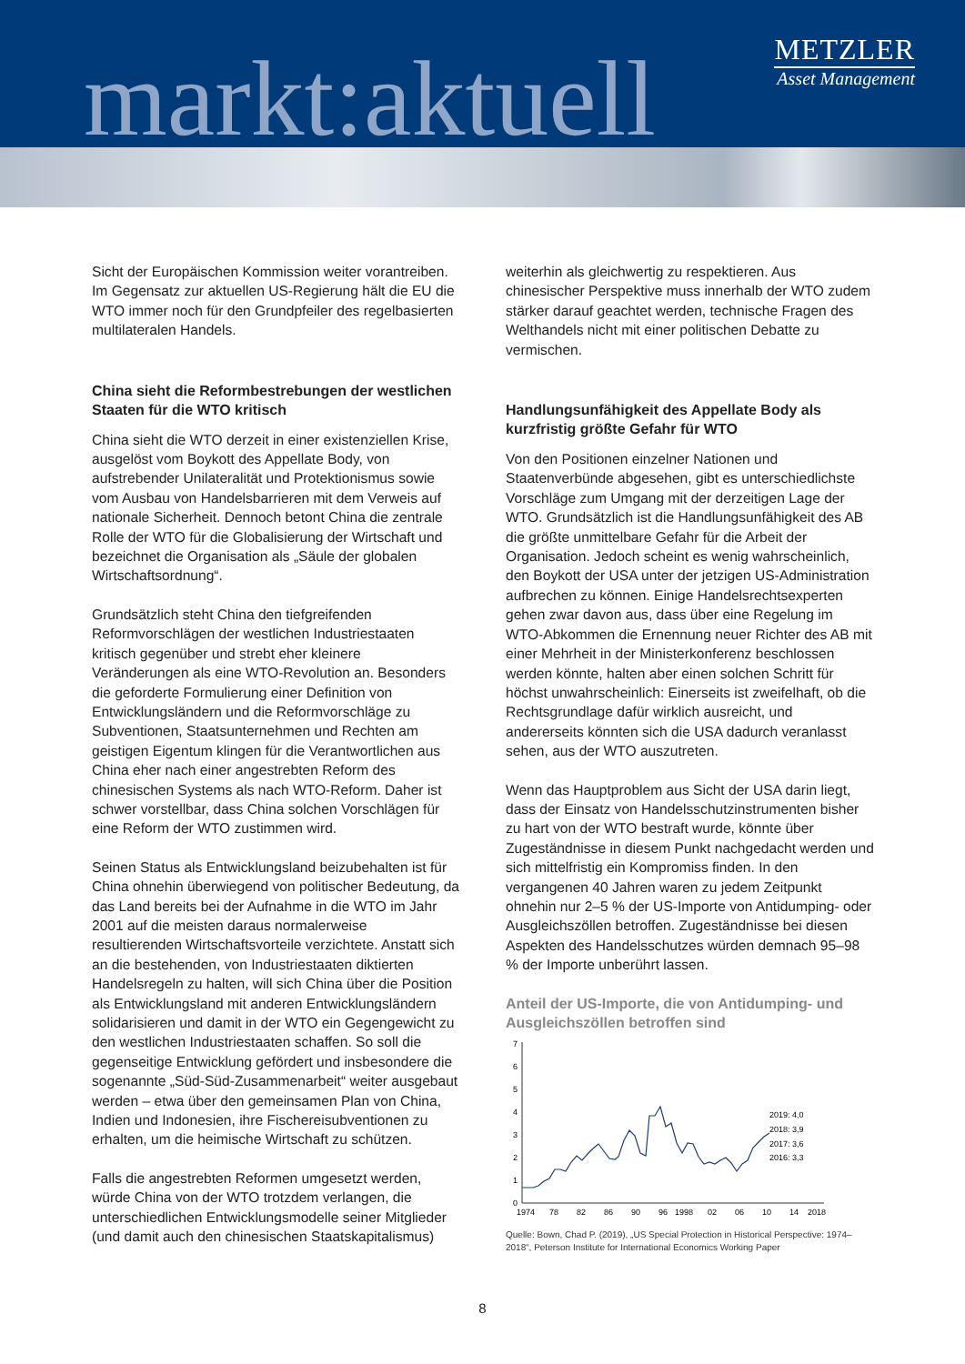markt:aktuell
METZLER
Asset Management
Sicht der Europäischen Kommission weiter vorantreiben. Im Gegensatz zur aktuellen US-Regierung hält die EU die WTO immer noch für den Grundpfeiler des regelbasierten multilateralen Handels.
China sieht die Reformbestrebungen der westlichen Staaten für die WTO kritisch
China sieht die WTO derzeit in einer existenziellen Krise, ausgelöst vom Boykott des Appellate Body, von aufstrebender Unilateralität und Protektionismus sowie vom Ausbau von Handelsbarrieren mit dem Verweis auf nationale Sicherheit. Dennoch betont China die zentrale Rolle der WTO für die Globalisierung der Wirtschaft und bezeichnet die Organisation als „Säule der globalen Wirtschaftsordnung“.
Grundsätzlich steht China den tiefgreifenden Reformvorschlägen der westlichen Industriestaaten kritisch gegenüber und strebt eher kleinere Veränderungen als eine WTO-Revolution an. Besonders die geforderte Formulierung einer Definition von Entwicklungsländern und die Reformvorschläge zu Subventionen, Staatsunternehmen und Rechten am geistigen Eigentum klingen für die Verantwortlichen aus China eher nach einer angestrebten Reform des chinesischen Systems als nach WTO-Reform. Daher ist schwer vorstellbar, dass China solchen Vorschlägen für eine Reform der WTO zustimmen wird.
Seinen Status als Entwicklungsland beizubehalten ist für China ohnehin überwiegend von politischer Bedeutung, da das Land bereits bei der Aufnahme in die WTO im Jahr 2001 auf die meisten daraus normalerweise resultierenden Wirtschaftsvorteile verzichtete. Anstatt sich an die bestehenden, von Industriestaaten diktierten Handelsregeln zu halten, will sich China über die Position als Entwicklungsland mit anderen Entwicklungsländern solidarisieren und damit in der WTO ein Gegengewicht zu den westlichen Industriestaaten schaffen. So soll die gegenseitige Entwicklung gefördert und insbesondere die sogenannte „Süd-Süd-Zusammenarbeit“ weiter ausgebaut werden – etwa über den gemeinsamen Plan von China, Indien und Indonesien, ihre Fischereisubventionen zu erhalten, um die heimische Wirtschaft zu schützen.
Falls die angestrebten Reformen umgesetzt werden, würde China von der WTO trotzdem verlangen, die unterschiedlichen Entwicklungsmodelle seiner Mitglieder (und damit auch den chinesischen Staatskapitalismus)
weiterhin als gleichwertig zu respektieren. Aus chinesischer Perspektive muss innerhalb der WTO zudem stärker darauf geachtet werden, technische Fragen des Welthandels nicht mit einer politischen Debatte zu vermischen.
Handlungsunfähigkeit des Appellate Body als kurzfristig größte Gefahr für WTO
Von den Positionen einzelner Nationen und Staatenverbünde abgesehen, gibt es unterschiedlichste Vorschläge zum Umgang mit der derzeitigen Lage der WTO. Grundsätzlich ist die Handlungsunfähigkeit des AB die größte unmittelbare Gefahr für die Arbeit der Organisation. Jedoch scheint es wenig wahrscheinlich, den Boykott der USA unter der jetzigen US-Administration aufbrechen zu können. Einige Handelsrechtsexperten gehen zwar davon aus, dass über eine Regelung im WTO-Abkommen die Ernennung neuer Richter des AB mit einer Mehrheit in der Ministerkonferenz beschlossen werden könnte, halten aber einen solchen Schritt für höchst unwahrscheinlich: Einerseits ist zweifelhaft, ob die Rechtsgrundlage dafür wirklich ausreicht, und andererseits könnten sich die USA dadurch veranlasst sehen, aus der WTO auszutreten.
Wenn das Hauptproblem aus Sicht der USA darin liegt, dass der Einsatz von Handelsschutzinstrumenten bisher zu hart von der WTO bestraft wurde, könnte über Zugeständnisse in diesem Punkt nachgedacht werden und sich mittelfristig ein Kompromiss finden. In den vergangenen 40 Jahren waren zu jedem Zeitpunkt ohnehin nur 2–5 % der US-Importe von Antidumping- oder Ausgleichszöllen betroffen. Zugeständnisse bei diesen Aspekten des Handelsschutzes würden demnach 95–98 % der Importe unberührt lassen.
Anteil der US-Importe, die von Antidumping- und Ausgleichszöllen betroffen sind
7
6
5
4
3
2
1
0
2019: 4,0
2018: 3,9
2017: 3,6
2016: 3,3
1974
78
82
86
90
96
1998
02
06
10
14
2018
Quelle: Bown, Chad P. (2019), „US Special Protection in Historical Perspective: 1974–2018“, Peterson Institute for International Economics Working Paper
8